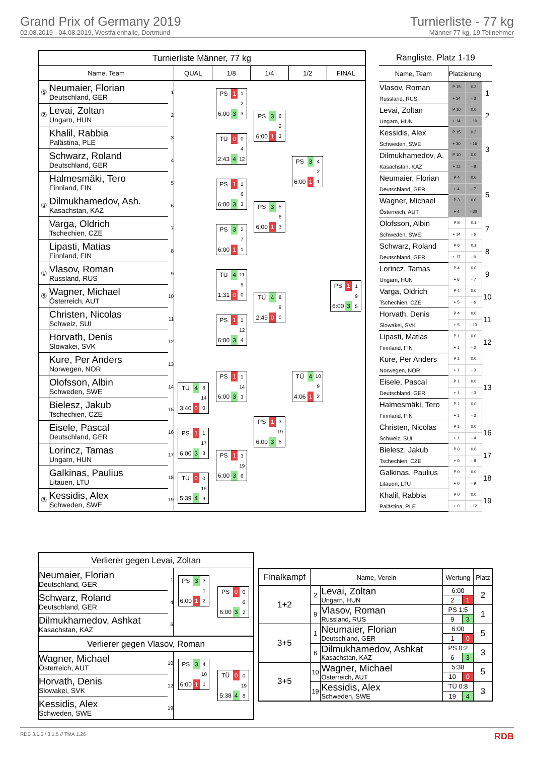Grand Prix of Germany 2019
02.08.2019 - 04.08.2019, Westfalenhalle, Dortmund
Turnierliste - 77 kg
Männer 77 kg, 19 Teilnehmer
| Turnierliste Männer, 77 kg | | | | | | | |
| Name, Team | | | QUAL | 1/8 | 1/4 | 1/2 | FINAL |
| ⑤ | Neumaier, Florian Deutschland, GER | 1 | | / PS / 1 / 1 / / / / 2 / / 6:00 / 3 / 3 / | / PS / 3 / 6 / / / / 2 / / 6:00 / 1 / 3 / | / PS / 3 / 4 / / / / 2 / / 6:00 / 1 / 1 / | / PS / 1 / 1 / / / / 9 / / 6:00 / 3 / 5 / |
| ② | Levai, Zoltan Ungarn, HUN | 2 | | | | | |
| | Khalil, Rabbia Palästina, PLE | 3 | | / TÜ / 0 / 0 / / / / 4 / / 2:43 / 4 / 12 / | | | |
| | Schwarz, Roland Deutschland, GER | 4 | | | | | |
| | Halmesmäki, Tero Finnland, FIN | 5 | | / PS / 1 / 1 / / / / 6 / / 6:00 / 3 / 3 / | / PS / 3 / 5 / / / / 6 / / 6:00 / 1 / 3 / | | |
| ③ | Dilmukhamedov, Ash. Kasachstan, KAZ | 6 | | | | | |
| | Varga, Oldrich Tschechien, CZE | 7 | | / PS / 3 / 2 / / / / 7 / / 6:00 / 1 / 1 / | | | |
| | Lipasti, Matias Finnland, FIN | 8 | | | | | |
| ① | Vlasov, Roman Russland, RUS | 9 | | / TÜ / 4 / 11 / / / / 9 / / 1:31 / 0 / 0 / | / TÜ / 4 / 8 / / / / 9 / / 2:49 / 0 / 0 / | / TÜ / 4 / 10 / / / / 9 / / 4:06 / 1 / 2 / | |
| ⑤ | Wagner, Michael Österreich, AUT | 10 | | | | | |
| | Christen, Nicolas Schweiz, SUI | 11 | | / PS / 1 / 1 / / / / 12 / / 6:00 / 3 / 4 / | | | |
| | Horvath, Denis Slowakei, SVK | 12 | | | | | |
| | Kure, Per Anders Norwegen, NOR | 13 | | / PS / 1 / 1 / / / / 14 / / 6:00 / 3 / 3 / | / PS / 1 / 3 / / / / 19 / / 6:00 / 3 / 5 / | | |
| | Olofsson, Albin Schweden, SWE | 14 | / TÜ / 4 / 8 / / / / 14 / / 3:40 / 0 / 0 / | | | | |
| | Bielesz, Jakub Tschechien, CZE | 15 | | | | | |
| | Eisele, Pascal Deutschland, GER | 16 | / PS / 1 / 1 / / / / 17 / / 6:00 / 3 / 3 / | / PS / 1 / 3 / / / / 19 / / 6:00 / 3 / 6 / | | | |
| | Lorincz, Tamas Ungarn, HUN | 17 | | | | | |
| | Galkinas, Paulius Litauen, LTU | 18 | / TÜ / 0 / 0 / / / / 19 / / 5:39 / 4 / 9 / | | | | |
| ③ | Kessidis, Alex Schweden, SWE | 19 | | | | | |
| Rangliste, Platz 1-19 | | | |
| Name, Team | Platzierung | | |
| Vlasov, Roman Russland, RUS | P 15 | 0.3 | 1 |
| | + 34 | - 3 | |
| Levai, Zoltan Ungarn, HUN | P 10 | 0.0 | 2 |
| | + 14 | - 10 | |
| Kessidis, Alex Schweden, SWE | P 15 | 0.2 | 3 |
| | + 30 | - 16 | |
| Dilmukhamedov, A. Kasachstan, KAZ | P 10 | 0.0 | |
| | + 11 | - 8 | |
| Neumaier, Florian Deutschland, GER | P 4 | 0.0 | 5 |
| | + 4 | - 7 | |
| Wagner, Michael Österreich, AUT | P 3 | 0.0 | |
| | + 4 | - 20 | |
| Olofsson, Albin Schweden, SWE | P 8 | 0.1 | 7 |
| | + 14 | - 6 | |
| Schwarz, Roland Deutschland, GER | P 6 | 0.1 | 8 |
| | + 17 | - 9 | |
| Lorincz, Tamas Ungarn, HUN | P 4 | 0.0 | 9 |
| | + 6 | - 7 | |
| Varga, Oldrich Tschechien, CZE | P 4 | 0.0 | 10 |
| | + 5 | - 6 | |
| Horvath, Denis Slowakei, SVK | P 4 | 0.0 | 11 |
| | + 5 | - 13 | |
| Lipasti, Matias Finnland, FIN | P 1 | 0.0 | 12 |
| | + 1 | - 2 | |
| Kure, Per Anders Norwegen, NOR | P 1 | 0.0 | 13 |
| | + 1 | - 3 | |
| Eisele, Pascal Deutschland, GER | P 1 | 0.0 | |
| | + 1 | - 3 | |
| Halmesmäki, Tero Finnland, FIN | P 1 | 0.0 | |
| | + 1 | - 3 | |
| Christen, Nicolas Schweiz, SUI | P 1 | 0.0 | 16 |
| | + 1 | - 4 | |
| Bielesz, Jakub Tschechien, CZE | P 0 | 0.0 | 17 |
| | + 0 | - 8 | |
| Galkinas, Paulius Litauen, LTU | P 0 | 0.0 | 18 |
| | + 0 | - 9 | |
| Khalil, Rabbia Palästina, PLE | P 0 | 0.0 | 19 |
| | + 0 | - 12 | |
| Verlierer gegen Levai, Zoltan | | | |
| Neumaier, Florian Deutschland, GER | 1 | / PS / 3 / 3 / / / / 1 / / 6:00 / 1 / 2 / | / PS / 0 / 0 / / / / 6 / / 6:00 / 3 / 2 / |
| Schwarz, Roland Deutschland, GER | 4 | | |
| Dilmukhamedov, Ashkat Kasachstan, KAZ | 6 | | |
| Verlierer gegen Vlasov, Roman | | | |
| Wagner, Michael Österreich, AUT | 10 | / PS / 3 / 4 / / / / 10 / / 6:00 / 1 / 1 / | / TÜ / 0 / 0 / / / / 19 / / 5:38 / 4 / 8 / |
| Horvath, Denis Slowakei, SVK | 12 | | |
| Kessidis, Alex Schweden, SWE | 19 | | |
| Finalkampf | Name, Verein | | Wertung | | Platz |
| --- | --- | --- | --- | --- | --- |
| 1+2 | 2 | Levai, Zoltan Ungarn, HUN | 6:00 | | 2 |
| | | | 2 | 1 | |
| | 9 | Vlasov, Roman Russland, RUS | PS 1:5 | | 1 |
| | | | 9 | 3 | |
| 3+5 | 1 | Neumaier, Florian Deutschland, GER | 6:00 | | 5 |
| | | | 1 | 0 | |
| | 6 | Dilmukhamedov, Ashkat Kasachstan, KAZ | PS 0:2 | | 3 |
| | | | 6 | 3 | |
| 3+5 | 10 | Wagner, Michael Österreich, AUT | 5:38 | | 5 |
| | | | 10 | 0 | |
| | 19 | Kessidis, Alex Schweden, SWE | TÜ 0:8 | | 3 |
| | | | 19 | 4 | |
RDB 3.1.5 / 3.1.5 // TMA 1.26 RDB